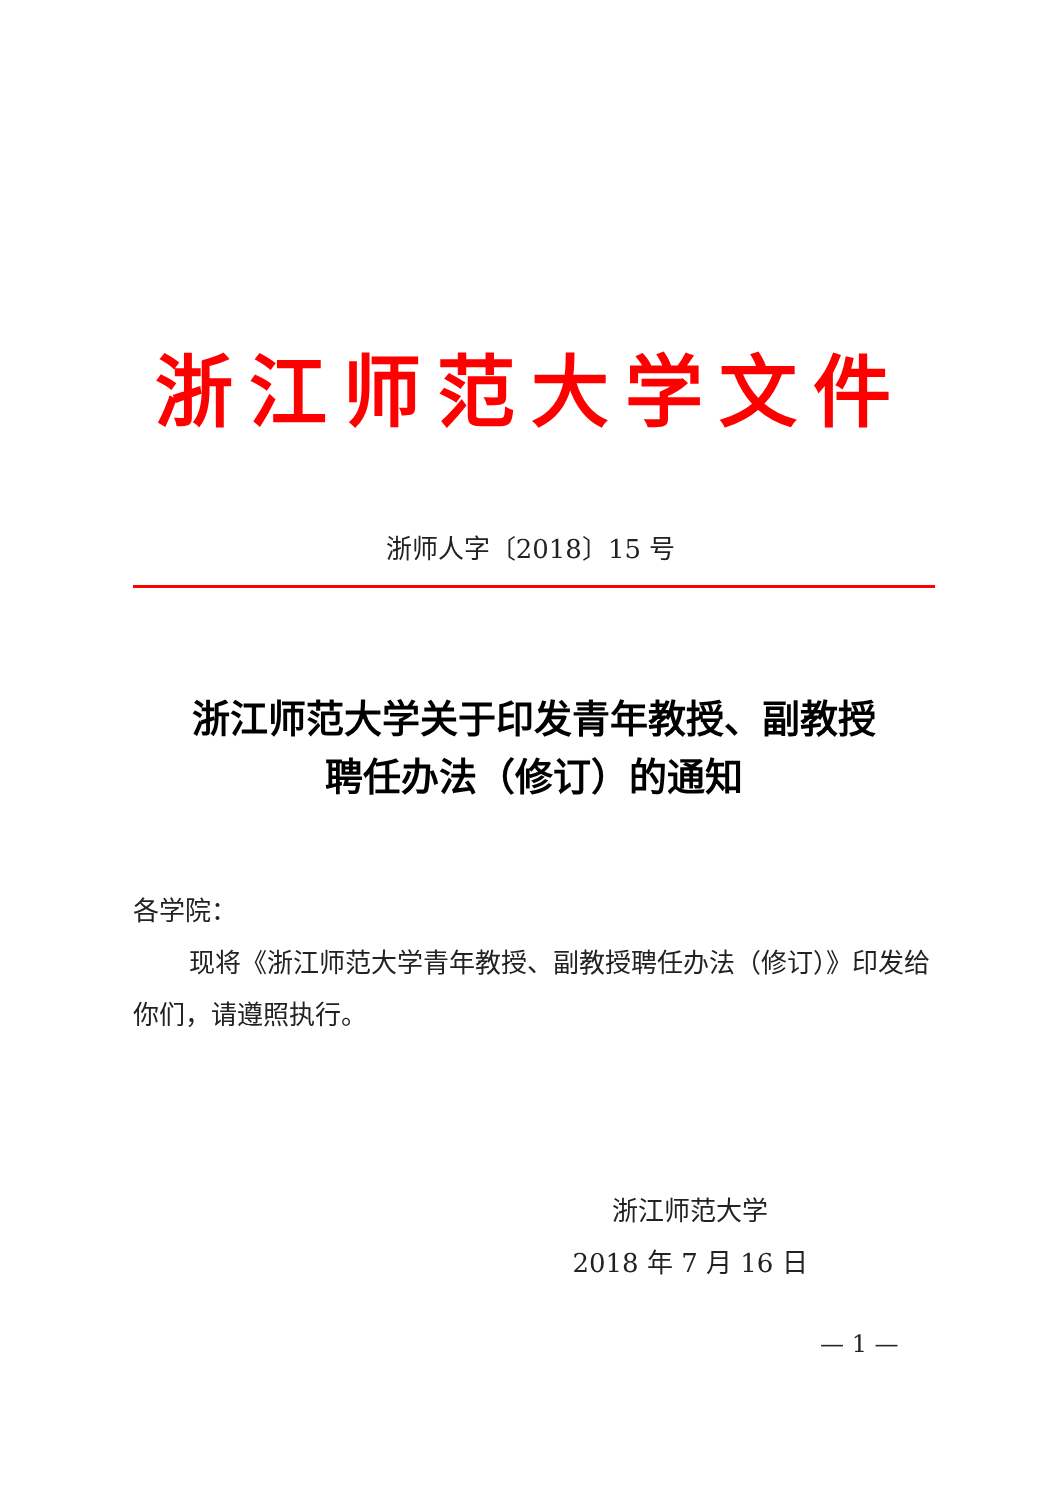浙江师范大学文件
浙师人字〔2018〕15 号
浙江师范大学关于印发青年教授、副教授
聘任办法（修订）的通知
各学院：
现将《浙江师范大学青年教授、副教授聘任办法（修订）》印发给你们，请遵照执行。
浙江师范大学
2018 年 7 月 16 日
— 1 —